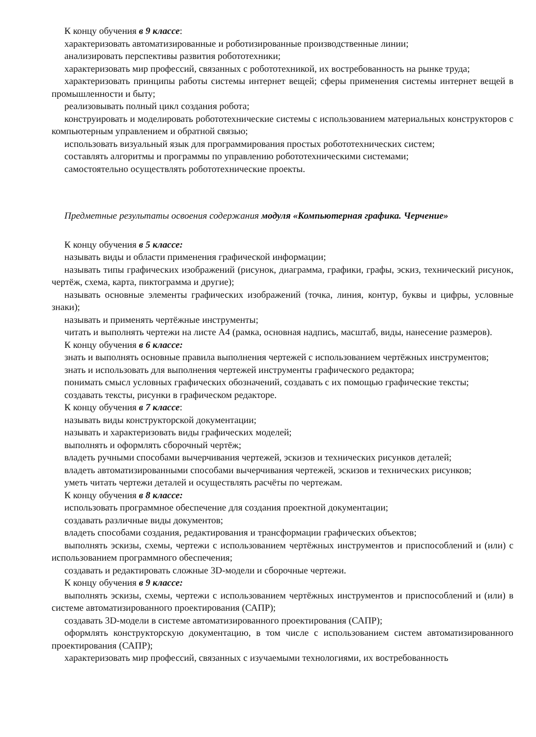К концу обучения в 9 классе:
характеризовать автоматизированные и роботизированные производственные линии;
анализировать перспективы развития робототехники;
характеризовать мир профессий, связанных с робототехникой, их востребованность на рынке труда;
характеризовать принципы работы системы интернет вещей; сферы применения системы интернет вещей в промышленности и быту;
реализовывать полный цикл создания робота;
конструировать и моделировать робототехнические системы с использованием материальных конструкторов с компьютерным управлением и обратной связью;
использовать визуальный язык для программирования простых робототехнических систем;
составлять алгоритмы и программы по управлению робототехническими системами;
самостоятельно осуществлять робототехнические проекты.
Предметные результаты освоения содержания модуля «Компьютерная графика. Черчение»
К концу обучения в 5 классе:
называть виды и области применения графической информации;
называть типы графических изображений (рисунок, диаграмма, графики, графы, эскиз, технический рисунок, чертёж, схема, карта, пиктограмма и другие);
называть основные элементы графических изображений (точка, линия, контур, буквы и цифры, условные знаки);
называть и применять чертёжные инструменты;
читать и выполнять чертежи на листе А4 (рамка, основная надпись, масштаб, виды, нанесение размеров).
К концу обучения в 6 классе:
знать и выполнять основные правила выполнения чертежей с использованием чертёжных инструментов;
знать и использовать для выполнения чертежей инструменты графического редактора;
понимать смысл условных графических обозначений, создавать с их помощью графические тексты;
создавать тексты, рисунки в графическом редакторе.
К концу обучения в 7 классе:
называть виды конструкторской документации;
называть и характеризовать виды графических моделей;
выполнять и оформлять сборочный чертёж;
владеть ручными способами вычерчивания чертежей, эскизов и технических рисунков деталей;
владеть автоматизированными способами вычерчивания чертежей, эскизов и технических рисунков;
уметь читать чертежи деталей и осуществлять расчёты по чертежам.
К концу обучения в 8 классе:
использовать программное обеспечение для создания проектной документации;
создавать различные виды документов;
владеть способами создания, редактирования и трансформации графических объектов;
выполнять эскизы, схемы, чертежи с использованием чертёжных инструментов и приспособлений и (или) с использованием программного обеспечения;
создавать и редактировать сложные 3D-модели и сборочные чертежи.
К концу обучения в 9 классе:
выполнять эскизы, схемы, чертежи с использованием чертёжных инструментов и приспособлений и (или) в системе автоматизированного проектирования (САПР);
создавать 3D-модели в системе автоматизированного проектирования (САПР);
оформлять конструкторскую документацию, в том числе с использованием систем автоматизированного проектирования (САПР);
характеризовать мир профессий, связанных с изучаемыми технологиями, их востребованность